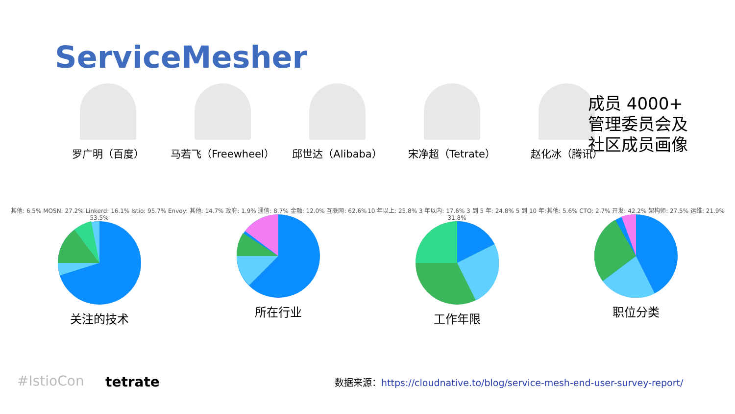ServiceMesher
罗广明（百度） 马若飞（Freewheel） 邱世达（Alibaba） 宋净超（Tetrate） 赵化冰（腾讯）
成员 4000+
管理委员会及
社区成员画像
其他: 6.5% MOSN: 27.2% Linkerd: 16.1% Istio: 95.7% Envoy: 53.5%
关注的技术
其他: 14.7% 政府: 1.9% 通信: 8.7% 金融: 12.0% 互联网: 62.6%
所在行业
10 年以上: 25.8% 3 年以内: 17.6% 3 到 5 年: 24.8% 5 到 10 年: 31.8%
工作年限
其他: 5.6% CTO: 2.7% 开发: 42.2% 架构师: 27.5% 运维: 21.9%
职位分类
#IstioCon tetrate
数据来源：https://cloudnative.to/blog/service-mesh-end-user-survey-report/